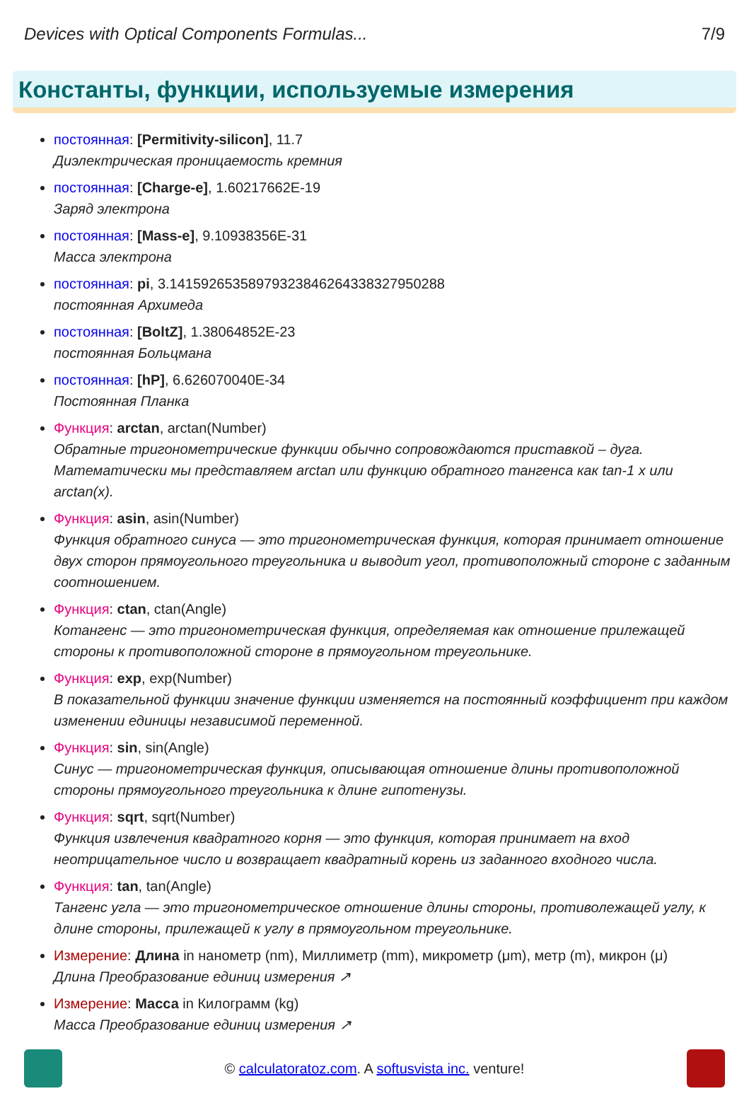Devices with Optical Components Formulas... 7/9
Константы, функции, используемые измерения
постоянная: [Permitivity-silicon], 11.7
Диэлектрическая проницаемость кремния
постоянная: [Charge-e], 1.60217662E-19
Заряд электрона
постоянная: [Mass-e], 9.10938356E-31
Масса электрона
постоянная: pi, 3.14159265358979323846264338327950288
постоянная Архимеда
постоянная: [BoltZ], 1.38064852E-23
постоянная Больцмана
постоянная: [hP], 6.626070040E-34
Постоянная Планка
Функция: arctan, arctan(Number)
Обратные тригонометрические функции обычно сопровождаются приставкой – дуга. Математически мы представляем arctan или функцию обратного тангенса как tan-1 x или arctan(x).
Функция: asin, asin(Number)
Функция обратного синуса — это тригонометрическая функция, которая принимает отношение двух сторон прямоугольного треугольника и выводит угол, противоположный стороне с заданным соотношением.
Функция: ctan, ctan(Angle)
Котангенс — это тригонометрическая функция, определяемая как отношение прилежащей стороны к противоположной стороне в прямоугольном треугольнике.
Функция: exp, exp(Number)
В показательной функции значение функции изменяется на постоянный коэффициент при каждом изменении единицы независимой переменной.
Функция: sin, sin(Angle)
Синус — тригонометрическая функция, описывающая отношение длины противоположной стороны прямоугольного треугольника к длине гипотенузы.
Функция: sqrt, sqrt(Number)
Функция извлечения квадратного корня — это функция, которая принимает на вход неотрицательное число и возвращает квадратный корень из заданного входного числа.
Функция: tan, tan(Angle)
Тангенс угла — это тригонометрическое отношение длины стороны, противолежащей углу, к длине стороны, прилежащей к углу в прямоугольном треугольнике.
Измерение: Длина in нанометр (nm), Миллиметр (mm), микрометр (μm), метр (m), микрон (μ)
Длина Преобразование единиц измерения ↗
Измерение: Масса in Килограмм (kg)
Масса Преобразование единиц измерения ↗
© calculatoratoz.com. A softusvista inc. venture!